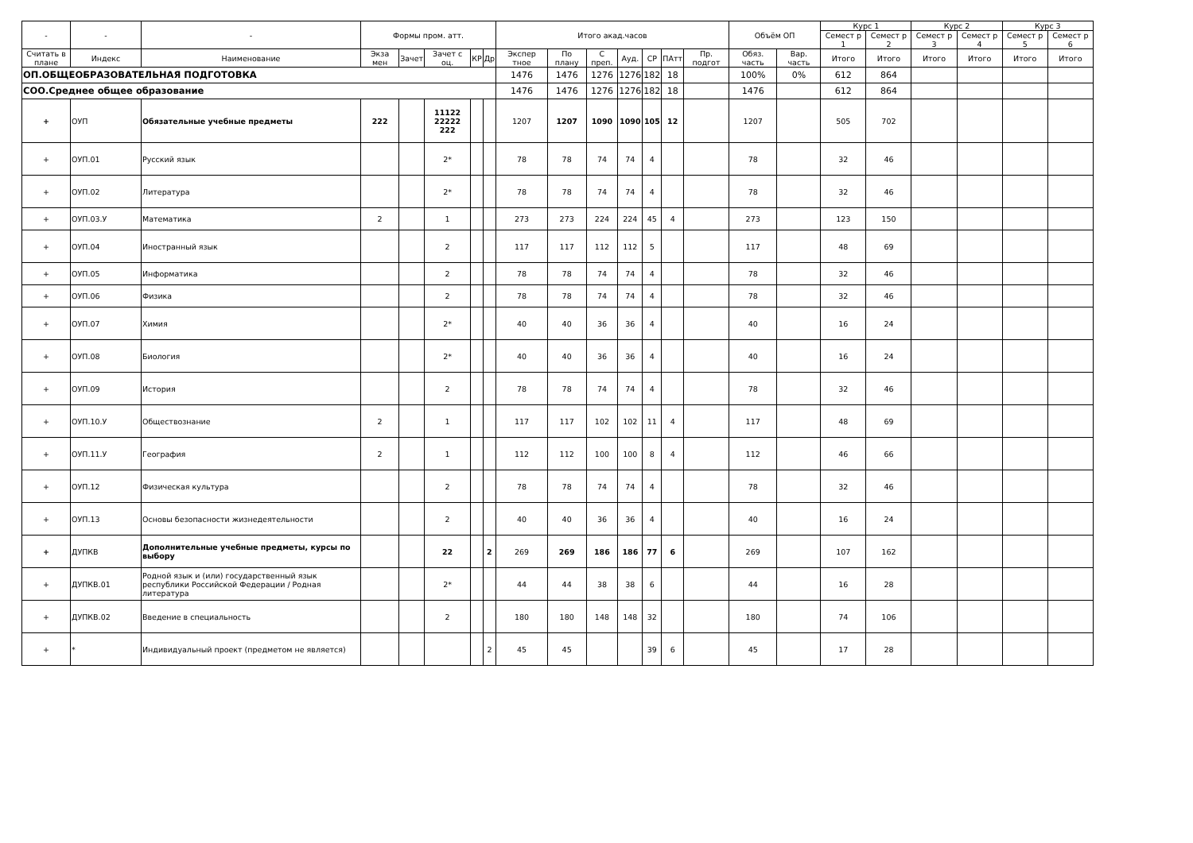| - | - | - | Формы пром. атт. | | | | | Итого акад.часов | | | | | | | Объём ОП | | Курс 1 | | Курс 2 | | Курс 3 | |
| --- | --- | --- | --- | --- | --- | --- | --- | --- | --- | --- | --- | --- | --- | --- | --- | --- | --- | --- | --- | --- | --- | --- |
| | | | | | | | | | | | | | | | | | Семест р 1 | Семест р 2 | Семест р 3 | Семест р 4 | Семест р 5 | Семест р 6 |
| Считать в плане | Индекс | Наименование | Экза мен | Зачет | Зачет с оц. | КР | Др | Экспер тное | По плану | С преп. | Ауд. | СР | ПАтт | Пр. подгот | Обяз. часть | Вар. часть | Итого | Итого | Итого | Итого | Итого | Итого |
| ОП.ОБЩЕОБРАЗОВАТЕЛЬНАЯ ПОДГОТОВКА | | | | | | | | 1476 | 1476 | 1276 | 1276 | 182 | 18 | | 100% | 0% | 612 | 864 | | | | |
| СОО.Среднее общее образование | | | | | | | | 1476 | 1476 | 1276 | 1276 | 182 | 18 | | 1476 | | 612 | 864 | | | | |
| + | ОУП | Обязательные учебные предметы | 222 | | 11122 22222 222 | | | 1207 | 1207 | 1090 | 1090 | 105 | 12 | | 1207 | | 505 | 702 | | | | |
| + | ОУП.01 | Русский язык | | | 2* | | | 78 | 78 | 74 | 74 | 4 | | | 78 | | 32 | 46 | | | | |
| + | ОУП.02 | Литература | | | 2* | | | 78 | 78 | 74 | 74 | 4 | | | 78 | | 32 | 46 | | | | |
| + | ОУП.03.У | Математика | 2 | | 1 | | | 273 | 273 | 224 | 224 | 45 | 4 | | 273 | | 123 | 150 | | | | |
| + | ОУП.04 | Иностранный язык | | | 2 | | | 117 | 117 | 112 | 112 | 5 | | | 117 | | 48 | 69 | | | | |
| + | ОУП.05 | Информатика | | | 2 | | | 78 | 78 | 74 | 74 | 4 | | | 78 | | 32 | 46 | | | | |
| + | ОУП.06 | Физика | | | 2 | | | 78 | 78 | 74 | 74 | 4 | | | 78 | | 32 | 46 | | | | |
| + | ОУП.07 | Химия | | | 2* | | | 40 | 40 | 36 | 36 | 4 | | | 40 | | 16 | 24 | | | | |
| + | ОУП.08 | Биология | | | 2* | | | 40 | 40 | 36 | 36 | 4 | | | 40 | | 16 | 24 | | | | |
| + | ОУП.09 | История | | | 2 | | | 78 | 78 | 74 | 74 | 4 | | | 78 | | 32 | 46 | | | | |
| + | ОУП.10.У | Обществознание | 2 | | 1 | | | 117 | 117 | 102 | 102 | 11 | 4 | | 117 | | 48 | 69 | | | | |
| + | ОУП.11.У | География | 2 | | 1 | | | 112 | 112 | 100 | 100 | 8 | 4 | | 112 | | 46 | 66 | | | | |
| + | ОУП.12 | Физическая культура | | | 2 | | | 78 | 78 | 74 | 74 | 4 | | | 78 | | 32 | 46 | | | | |
| + | ОУП.13 | Основы безопасности жизнедеятельности | | | 2 | | | 40 | 40 | 36 | 36 | 4 | | | 40 | | 16 | 24 | | | | |
| + | ДУПКВ | Дополнительные учебные предметы, курсы по выбору | | | 22 | | 2 | 269 | 269 | 186 | 186 | 77 | 6 | | 269 | | 107 | 162 | | | | |
| + | ДУПКВ.01 | Родной язык и (или) государственный язык республики Российской Федерации / Родная литература | | | 2* | | | 44 | 44 | 38 | 38 | 6 | | | 44 | | 16 | 28 | | | | |
| + | ДУПКВ.02 | Введение в специальность | | | 2 | | | 180 | 180 | 148 | 148 | 32 | | | 180 | | 74 | 106 | | | | |
| + | * | Индивидуальный проект (предметом не является) | | | | | 2 | 45 | 45 | | | 39 | 6 | | 45 | | 17 | 28 | | | | |